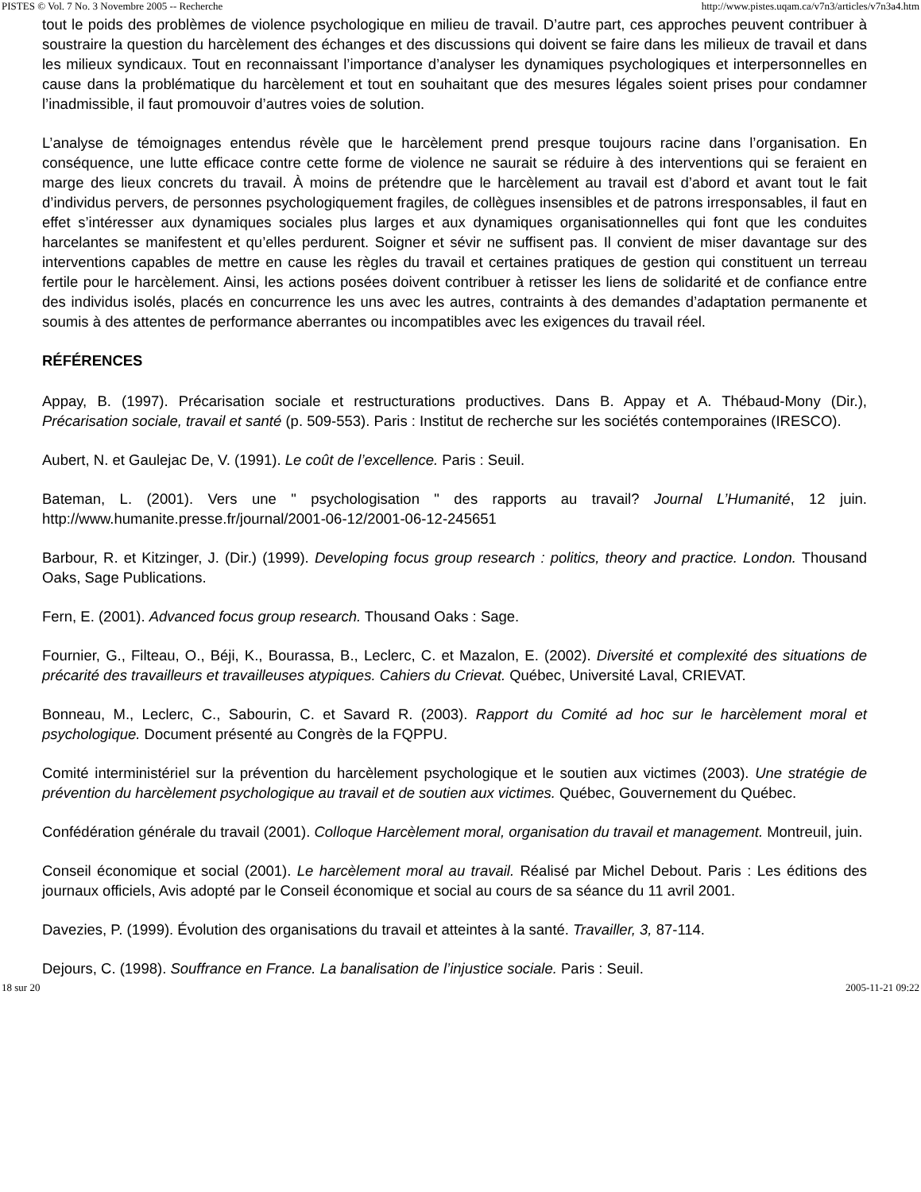PISTES © Vol. 7 No. 3 Novembre 2005 -- Recherche http://www.pistes.uqam.ca/v7n3/articles/v7n3a4.htm
tout le poids des problèmes de violence psychologique en milieu de travail. D’autre part, ces approches peuvent contribuer à soustraire la question du harcèlement des échanges et des discussions qui doivent se faire dans les milieux de travail et dans les milieux syndicaux. Tout en reconnaissant l’importance d’analyser les dynamiques psychologiques et interpersonnelles en cause dans la problématique du harcèlement et tout en souhaitant que des mesures légales soient prises pour condamner l’inadmissible, il faut promouvoir d’autres voies de solution.
L’analyse de témoignages entendus révèle que le harcèlement prend presque toujours racine dans l’organisation. En conséquence, une lutte efficace contre cette forme de violence ne saurait se réduire à des interventions qui se feraient en marge des lieux concrets du travail. À moins de prétendre que le harcèlement au travail est d’abord et avant tout le fait d’individus pervers, de personnes psychologiquement fragiles, de collègues insensibles et de patrons irresponsables, il faut en effet s’intéresser aux dynamiques sociales plus larges et aux dynamiques organisationnelles qui font que les conduites harcelantes se manifestent et qu’elles perdurent. Soigner et sévir ne suffisent pas. Il convient de miser davantage sur des interventions capables de mettre en cause les règles du travail et certaines pratiques de gestion qui constituent un terreau fertile pour le harcèlement. Ainsi, les actions posées doivent contribuer à retisser les liens de solidarité et de confiance entre des individus isolés, placés en concurrence les uns avec les autres, contraints à des demandes d’adaptation permanente et soumis à des attentes de performance aberrantes ou incompatibles avec les exigences du travail réel.
RÉFÉRENCES
Appay, B. (1997). Précarisation sociale et restructurations productives. Dans B. Appay et A. Thébaud-Mony (Dir.), Précarisation sociale, travail et santé (p. 509-553). Paris : Institut de recherche sur les sociétés contemporaines (IRESCO).
Aubert, N. et Gaulejac De, V. (1991). Le coût de l’excellence. Paris : Seuil.
Bateman, L. (2001). Vers une " psychologisation " des rapports au travail? Journal L’Humanité, 12 juin. http://www.humanite.presse.fr/journal/2001-06-12/2001-06-12-245651
Barbour, R. et Kitzinger, J. (Dir.) (1999). Developing focus group research : politics, theory and practice. London. Thousand Oaks, Sage Publications.
Fern, E. (2001). Advanced focus group research. Thousand Oaks : Sage.
Fournier, G., Filteau, O., Béji, K., Bourassa, B., Leclerc, C. et Mazalon, E. (2002). Diversité et complexité des situations de précarité des travailleurs et travailleuses atypiques. Cahiers du Crievat. Québec, Université Laval, CRIEVAT.
Bonneau, M., Leclerc, C., Sabourin, C. et Savard R. (2003). Rapport du Comité ad hoc sur le harcèlement moral et psychologique. Document présenté au Congrès de la FQPPU.
Comité interministériel sur la prévention du harcèlement psychologique et le soutien aux victimes (2003). Une stratégie de prévention du harcèlement psychologique au travail et de soutien aux victimes. Québec, Gouvernement du Québec.
Confédération générale du travail (2001). Colloque Harcèlement moral, organisation du travail et management. Montreuil, juin.
Conseil économique et social (2001). Le harcèlement moral au travail. Réalisé par Michel Debout. Paris : Les éditions des journaux officiels, Avis adopté par le Conseil économique et social au cours de sa séance du 11 avril 2001.
Davezies, P. (1999). Évolution des organisations du travail et atteintes à la santé. Travailler, 3, 87-114.
Dejours, C. (1998). Souffrance en France. La banalisation de l’injustice sociale. Paris : Seuil.
18 sur 20 2005-11-21 09:22